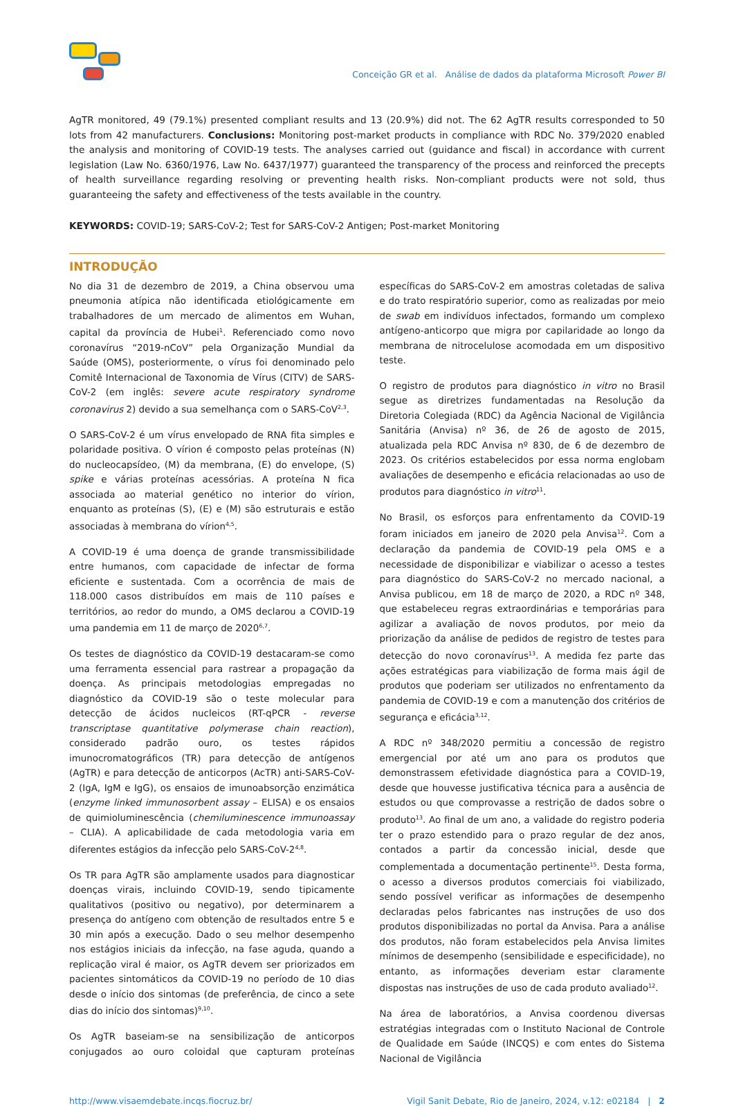Conceição GR et al. Análise de dados da plataforma Microsoft Power BI
AgTR monitored, 49 (79.1%) presented compliant results and 13 (20.9%) did not. The 62 AgTR results corresponded to 50 lots from 42 manufacturers. Conclusions: Monitoring post-market products in compliance with RDC No. 379/2020 enabled the analysis and monitoring of COVID-19 tests. The analyses carried out (guidance and fiscal) in accordance with current legislation (Law No. 6360/1976, Law No. 6437/1977) guaranteed the transparency of the process and reinforced the precepts of health surveillance regarding resolving or preventing health risks. Non-compliant products were not sold, thus guaranteeing the safety and effectiveness of the tests available in the country.
KEYWORDS: COVID-19; SARS-CoV-2; Test for SARS-CoV-2 Antigen; Post-market Monitoring
INTRODUÇÃO
No dia 31 de dezembro de 2019, a China observou uma pneumonia atípica não identificada etiológicamente em trabalhadores de um mercado de alimentos em Wuhan, capital da província de Hubei<sup>1</sup>. Referenciado como novo coronavírus “2019-nCoV” pela Organização Mundial da Saúde (OMS), posteriormente, o vírus foi denominado pelo Comitê Internacional de Taxonomia de Vírus (CITV) de SARS-CoV-2 (em inglês: severe acute respiratory syndrome coronavirus 2) devido a sua semelhança com o SARS-CoV<sup>2,3</sup>.
O SARS-CoV-2 é um vírus envelopado de RNA fita simples e polaridade positiva. O vírion é composto pelas proteínas (N) do nucleocapsídeo, (M) da membrana, (E) do envelope, (S) spike e várias proteínas acessórias. A proteína N fica associada ao material genético no interior do vírion, enquanto as proteínas (S), (E) e (M) são estruturais e estão associadas à membrana do vírion<sup>4,5</sup>.
A COVID-19 é uma doença de grande transmissibilidade entre humanos, com capacidade de infectar de forma eficiente e sustentada. Com a ocorrência de mais de 118.000 casos distribuídos em mais de 110 países e territórios, ao redor do mundo, a OMS declarou a COVID-19 uma pandemia em 11 de março de 2020<sup>6,7</sup>.
Os testes de diagnóstico da COVID-19 destacaram-se como uma ferramenta essencial para rastrear a propagação da doença. As principais metodologias empregadas no diagnóstico da COVID-19 são o teste molecular para detecção de ácidos nucleicos (RT-qPCR - reverse transcriptase quantitative polymerase chain reaction), considerado padrão ouro, os testes rápidos imunocromatográficos (TR) para detecção de antígenos (AgTR) e para detecção de anticorpos (AcTR) anti-SARS-CoV-2 (IgA, IgM e IgG), os ensaios de imunoabsorção enzimática (enzyme linked immunosorbent assay – ELISA) e os ensaios de quimioluminescência (chemiluminescence immunoassay – CLIA). A aplicabilidade de cada metodologia varia em diferentes estágios da infecção pelo SARS-CoV-2<sup>4,8</sup>.
Os TR para AgTR são amplamente usados para diagnosticar doenças virais, incluindo COVID-19, sendo tipicamente qualitativos (positivo ou negativo), por determinarem a presença do antígeno com obtenção de resultados entre 5 e 30 min após a execução. Dado o seu melhor desempenho nos estágios iniciais da infecção, na fase aguda, quando a replicação viral é maior, os AgTR devem ser priorizados em pacientes sintomáticos da COVID-19 no período de 10 dias desde o início dos sintomas (de preferência, de cinco a sete dias do início dos sintomas)<sup>9,10</sup>.
Os AgTR baseiam-se na sensibilização de anticorpos conjugados ao ouro coloidal que capturam proteínas específicas do SARS-CoV-2 em amostras coletadas de saliva e do trato respiratório superior, como as realizadas por meio de swab em indivíduos infectados, formando um complexo antígeno-anticorpo que migra por capilaridade ao longo da membrana de nitrocelulose acomodada em um dispositivo teste.
O registro de produtos para diagnóstico in vitro no Brasil segue as diretrizes fundamentadas na Resolução da Diretoria Colegiada (RDC) da Agência Nacional de Vigilância Sanitária (Anvisa) nº 36, de 26 de agosto de 2015, atualizada pela RDC Anvisa nº 830, de 6 de dezembro de 2023. Os critérios estabelecidos por essa norma englobam avaliações de desempenho e eficácia relacionadas ao uso de produtos para diagnóstico in vitro<sup>11</sup>.
No Brasil, os esforços para enfrentamento da COVID-19 foram iniciados em janeiro de 2020 pela Anvisa<sup>12</sup>. Com a declaração da pandemia de COVID-19 pela OMS e a necessidade de disponibilizar e viabilizar o acesso a testes para diagnóstico do SARS-CoV-2 no mercado nacional, a Anvisa publicou, em 18 de março de 2020, a RDC nº 348, que estabeleceu regras extraordinárias e temporárias para agilizar a avaliação de novos produtos, por meio da priorização da análise de pedidos de registro de testes para detecção do novo coronavírus<sup>13</sup>. A medida fez parte das ações estratégicas para viabilização de forma mais ágil de produtos que poderiam ser utilizados no enfrentamento da pandemia de COVID-19 e com a manutenção dos critérios de segurança e eficácia<sup>3,12</sup>.
A RDC nº 348/2020 permitiu a concessão de registro emergencial por até um ano para os produtos que demonstrassem efetividade diagnóstica para a COVID-19, desde que houvesse justificativa técnica para a ausência de estudos ou que comprovasse a restrição de dados sobre o produto<sup>13</sup>. Ao final de um ano, a validade do registro poderia ter o prazo estendido para o prazo regular de dez anos, contados a partir da concessão inicial, desde que complementada a documentação pertinente<sup>15</sup>. Desta forma, o acesso a diversos produtos comerciais foi viabilizado, sendo possível verificar as informações de desempenho declaradas pelos fabricantes nas instruções de uso dos produtos disponibilizadas no portal da Anvisa. Para a análise dos produtos, não foram estabelecidos pela Anvisa limites mínimos de desempenho (sensibilidade e especificidade), no entanto, as informações deveriam estar claramente dispostas nas instruções de uso de cada produto avaliado<sup>12</sup>.
Na área de laboratórios, a Anvisa coordenou diversas estratégias integradas com o Instituto Nacional de Controle de Qualidade em Saúde (INCQS) e com entes do Sistema Nacional de Vigilância
http://www.visaemdebate.incqs.fiocruz.br/ Vigil Sanit Debate, Rio de Janeiro, 2024, v.12: e02184 | 2